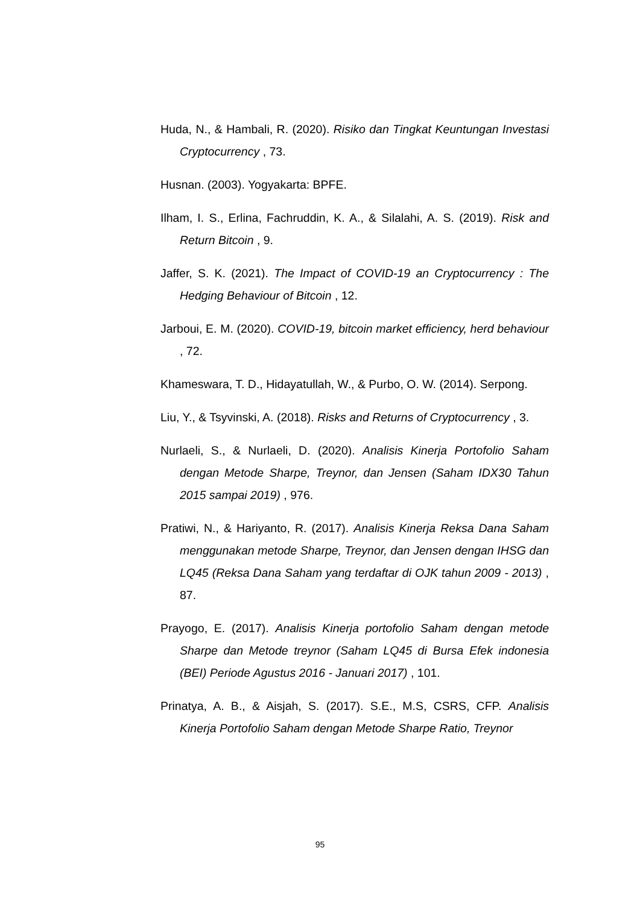Huda, N., & Hambali, R. (2020). Risiko dan Tingkat Keuntungan Investasi Cryptocurrency , 73.
Husnan. (2003). Yogyakarta: BPFE.
Ilham, I. S., Erlina, Fachruddin, K. A., & Silalahi, A. S. (2019). Risk and Return Bitcoin , 9.
Jaffer, S. K. (2021). The Impact of COVID-19 an Cryptocurrency : The Hedging Behaviour of Bitcoin , 12.
Jarboui, E. M. (2020). COVID-19, bitcoin market efficiency, herd behaviour , 72.
Khameswara, T. D., Hidayatullah, W., & Purbo, O. W. (2014). Serpong.
Liu, Y., & Tsyvinski, A. (2018). Risks and Returns of Cryptocurrency , 3.
Nurlaeli, S., & Nurlaeli, D. (2020). Analisis Kinerja Portofolio Saham dengan Metode Sharpe, Treynor, dan Jensen (Saham IDX30 Tahun 2015 sampai 2019) , 976.
Pratiwi, N., & Hariyanto, R. (2017). Analisis Kinerja Reksa Dana Saham menggunakan metode Sharpe, Treynor, dan Jensen dengan IHSG dan LQ45 (Reksa Dana Saham yang terdaftar di OJK tahun 2009 - 2013) , 87.
Prayogo, E. (2017). Analisis Kinerja portofolio Saham dengan metode Sharpe dan Metode treynor (Saham LQ45 di Bursa Efek indonesia (BEI) Periode Agustus 2016 - Januari 2017) , 101.
Prinatya, A. B., & Aisjah, S. (2017). S.E., M.S, CSRS, CFP. Analisis Kinerja Portofolio Saham dengan Metode Sharpe Ratio, Treynor
95